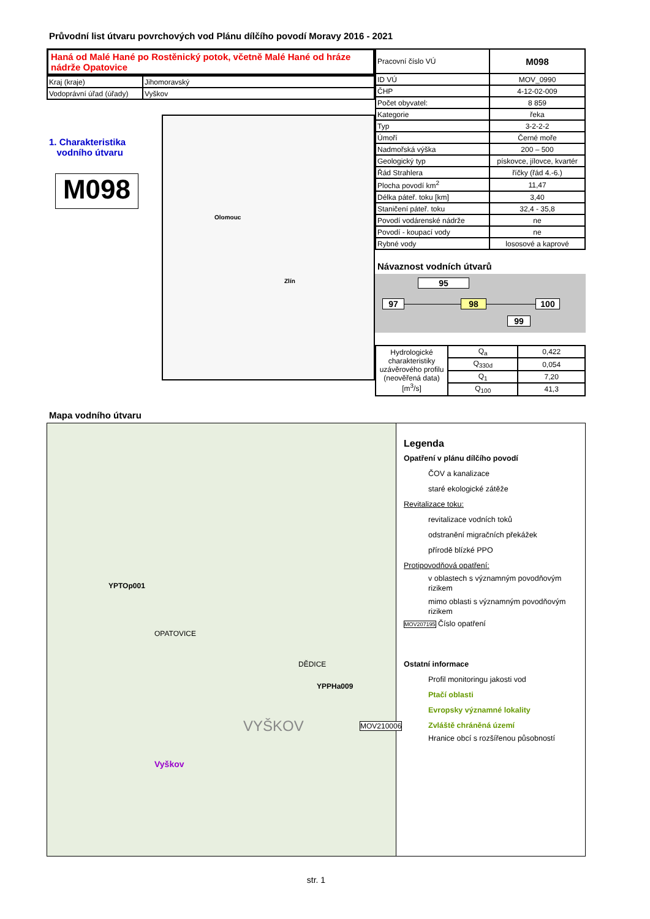Průvodní list útvaru povrchových vod Plánu dílčího povodí Moravy 2016 - 2021
Haná od Malé Hané po Rostěnický potok, včetně Malé Hané od hráze nádrže Opatovice
| Kraj (kraje) | Jihomoravský |
| Vodoprávní úřad (úřady) | Vyškov |
1. Charakteristika
vodního útvaru
M098
Olomouc
Zlín
| Pracovní číslo VÚ | M098 |
| ID VÚ | MOV_0990 |
| ČHP | 4-12-02-009 |
| Počet obyvatel: | 8 859 |
| Kategorie | řeka |
| Typ | 3-2-2-2 |
| Úmoří | Černé moře |
| Nadmořská výška | 200 – 500 |
| Geologický typ | pískovce, jílovce, kvartér |
| Řád Strahlera | říčky (řád 4.-6.) |
| Plocha povodí km<sup>2</sup> | 11,47 |
| Délka páteř. toku [km] | 3,40 |
| Staničení páteř. toku | 32,4 - 35,8 |
| Povodí vodárenské nádrže | ne |
| Povodí - koupací vody | ne |
| Rybné vody | lososové a kaprové |
Návaznost vodních útvarů
95
97 98 100
99
| Hydrologické charakteristiky uzávěrového profilu (neověřená data) [m<sup>3</sup>/s] | Q<sub>a</sub> | 0,422 |
| | Q<sub>330d</sub> | 0,054 |
| | Q<sub>1</sub> | 7,20 |
| | Q<sub>100</sub> | 41,3 |
Mapa vodního útvaru
YPTOp001
YPPHa009
MOV210006
OPATOVICE
DĚDICE
VYŠKOV
Vyškov
Legenda
Opatření v plánu dílčího povodí
ČOV a kanalizace
staré ekologické zátěže
Revitalizace toku:
revitalizace vodních toků
odstranění migračních překážek
přírodě blízké PPO
Protipovodňová opatření:
v oblastech s významným povodňovým rizikem
mimo oblasti s významným povodňovým rizikem
MOV207195 Číslo opatření
Ostatní informace
Profil monitoringu jakosti vod
Ptačí oblasti
Evropsky významné lokality
Zvláště chráněná území
Hranice obcí s rozšířenou působností
str. 1